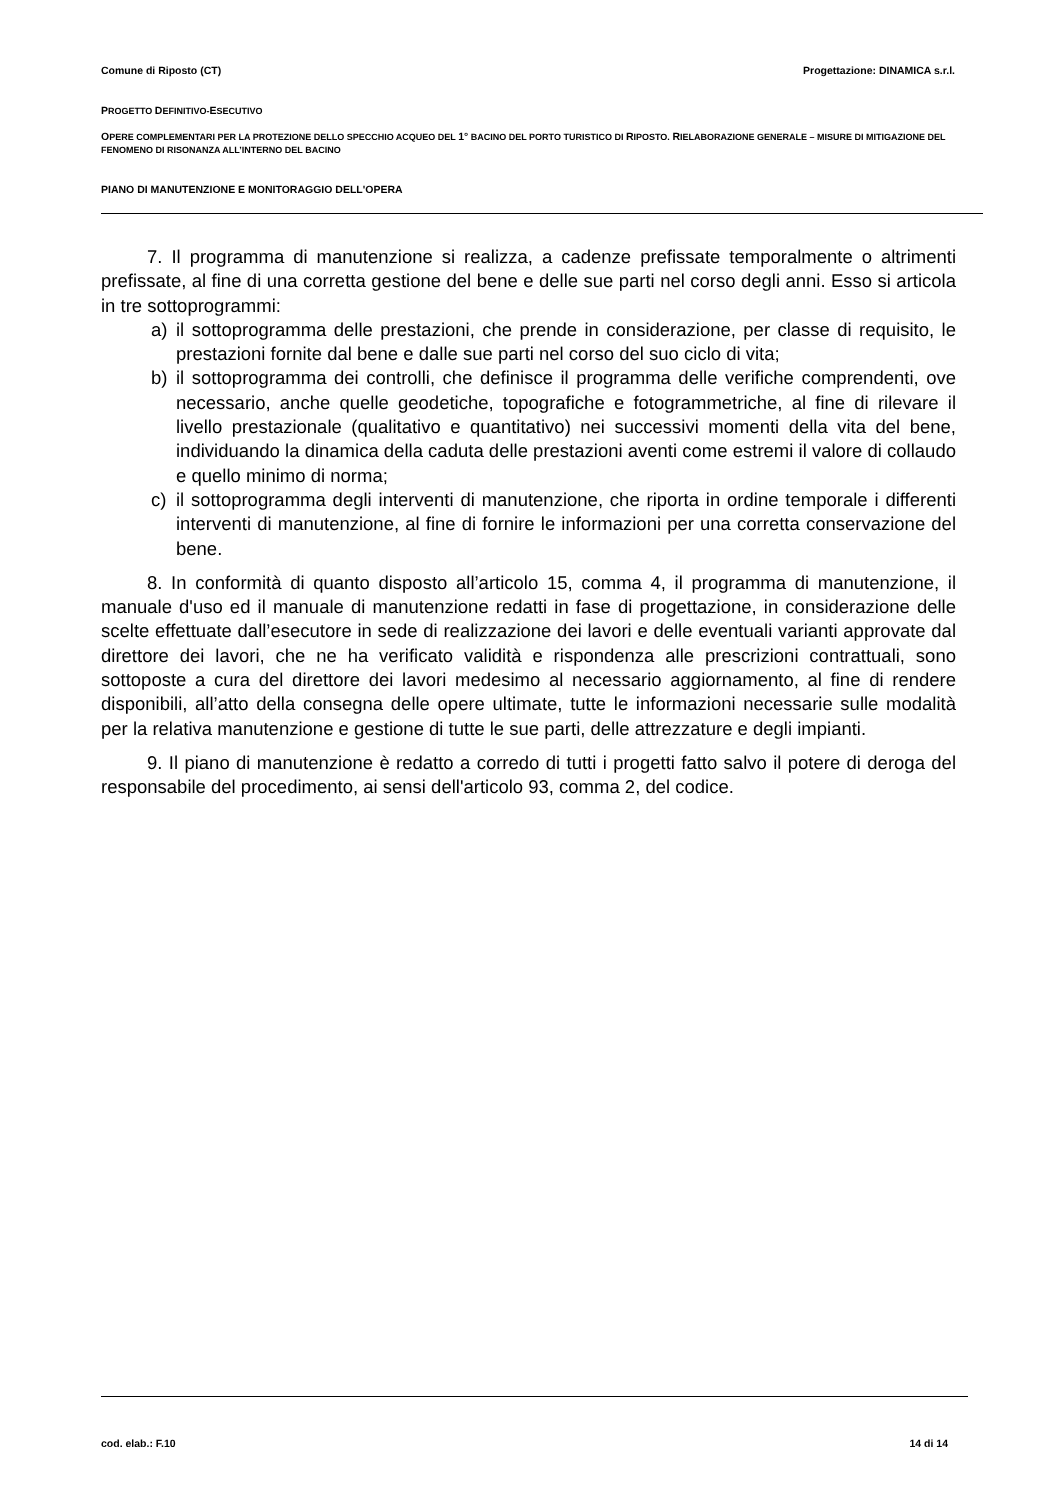Comune di Riposto (CT) Progettazione: DINAMICA s.r.l.
PROGETTO DEFINITIVO-ESECUTIVO
OPERE COMPLEMENTARI PER LA PROTEZIONE DELLO SPECCHIO ACQUEO DEL 1° BACINO DEL PORTO TURISTICO DI RIPOSTO. RIELABORAZIONE GENERALE – MISURE DI MITIGAZIONE DEL FENOMENO DI RISONANZA ALL’INTERNO DEL BACINO
PIANO DI MANUTENZIONE E MONITORAGGIO DELL'OPERA
7. Il programma di manutenzione si realizza, a cadenze prefissate temporalmente o altrimenti prefissate, al fine di una corretta gestione del bene e delle sue parti nel corso degli anni. Esso si articola in tre sottoprogrammi:
a) il sottoprogramma delle prestazioni, che prende in considerazione, per classe di requisito, le prestazioni fornite dal bene e dalle sue parti nel corso del suo ciclo di vita;
b) il sottoprogramma dei controlli, che definisce il programma delle verifiche comprendenti, ove necessario, anche quelle geodetiche, topografiche e fotogrammetriche, al fine di rilevare il livello prestazionale (qualitativo e quantitativo) nei successivi momenti della vita del bene, individuando la dinamica della caduta delle prestazioni aventi come estremi il valore di collaudo e quello minimo di norma;
c) il sottoprogramma degli interventi di manutenzione, che riporta in ordine temporale i differenti interventi di manutenzione, al fine di fornire le informazioni per una corretta conservazione del bene.
8. In conformità di quanto disposto all’articolo 15, comma 4, il programma di manutenzione, il manuale d'uso ed il manuale di manutenzione redatti in fase di progettazione, in considerazione delle scelte effettuate dall’esecutore in sede di realizzazione dei lavori e delle eventuali varianti approvate dal direttore dei lavori, che ne ha verificato validità e rispondenza alle prescrizioni contrattuali, sono sottoposte a cura del direttore dei lavori medesimo al necessario aggiornamento, al fine di rendere disponibili, all’atto della consegna delle opere ultimate, tutte le informazioni necessarie sulle modalità per la relativa manutenzione e gestione di tutte le sue parti, delle attrezzature e degli impianti.
9. Il piano di manutenzione è redatto a corredo di tutti i progetti fatto salvo il potere di deroga del responsabile del procedimento, ai sensi dell'articolo 93, comma 2, del codice.
cod. elab.: F.10 14 di 14